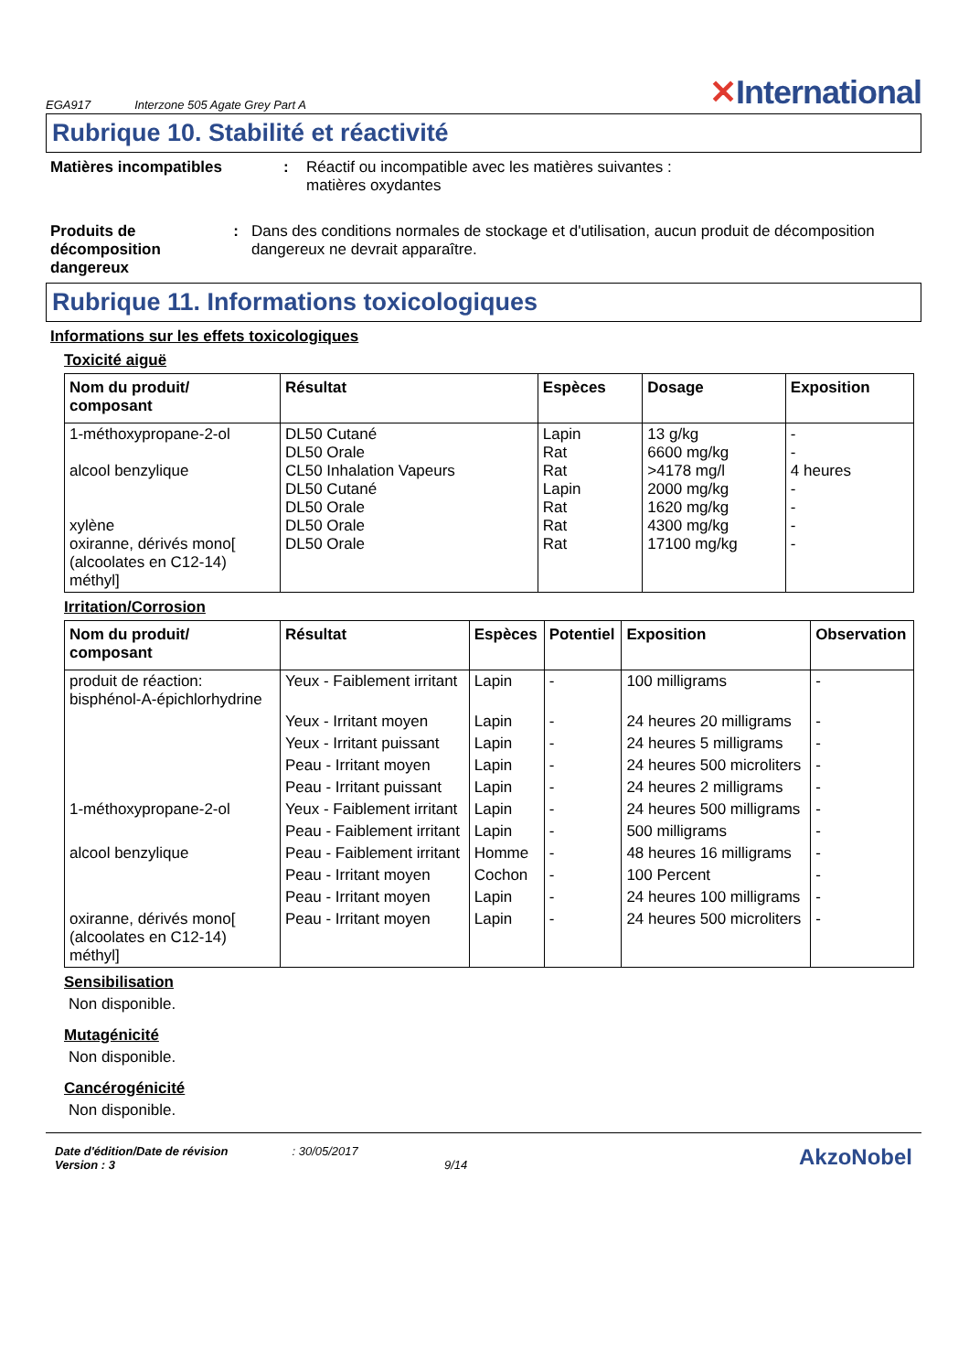EGA917 Interzone 505 Agate Grey Part A ✕International
Rubrique 10. Stabilité et réactivité
Matières incompatibles : Réactif ou incompatible avec les matières suivantes :
matières oxydantes
Produits de décomposition dangereux
: Dans des conditions normales de stockage et d'utilisation, aucun produit de décomposition dangereux ne devrait apparaître.
Rubrique 11. Informations toxicologiques
Informations sur les effets toxicologiques
Toxicité aiguë
| Nom du produit/ composant | Résultat | Espèces | Dosage | Exposition |
| --- | --- | --- | --- | --- |
| 1-méthoxypropane-2-ol alcool benzylique xylène oxiranne, dérivés mono[ (alcoolates en C12-14) méthyl] | DL50 Cutané DL50 Orale CL50 Inhalation Vapeurs DL50 Cutané DL50 Orale DL50 Orale DL50 Orale | Lapin Rat Rat Lapin Rat Rat Rat | 13 g/kg 6600 mg/kg >4178 mg/l 2000 mg/kg 1620 mg/kg 4300 mg/kg 17100 mg/kg | - - 4 heures - - - - |
Irritation/Corrosion
| Nom du produit/ composant | Résultat | Espèces | Potentiel | Exposition | Observation |
| --- | --- | --- | --- | --- | --- |
| produit de réaction: bisphénol-A-épichlorhydrine | Yeux - Faiblement irritant | Lapin | - | 100 milligrams | - |
| | Yeux - Irritant moyen | Lapin | - | 24 heures 20 milligrams | - |
| | Yeux - Irritant puissant | Lapin | - | 24 heures 5 milligrams | - |
| | Peau - Irritant moyen | Lapin | - | 24 heures 500 microliters | - |
| | Peau - Irritant puissant | Lapin | - | 24 heures 2 milligrams | - |
| 1-méthoxypropane-2-ol | Yeux - Faiblement irritant | Lapin | - | 24 heures 500 milligrams | - |
| | Peau - Faiblement irritant | Lapin | - | 500 milligrams | - |
| alcool benzylique | Peau - Faiblement irritant | Homme | - | 48 heures 16 milligrams | - |
| | Peau - Irritant moyen | Cochon | - | 100 Percent | - |
| | Peau - Irritant moyen | Lapin | - | 24 heures 100 milligrams | - |
| oxiranne, dérivés mono[ (alcoolates en C12-14) méthyl] | Peau - Irritant moyen | Lapin | - | 24 heures 500 microliters | - |
Sensibilisation
Non disponible.
Mutagénicité
Non disponible.
Cancérogénicité
Non disponible.
Date d'édition/Date de révision: 30/05/2017
Version : 3 9/14
AkzoNobel